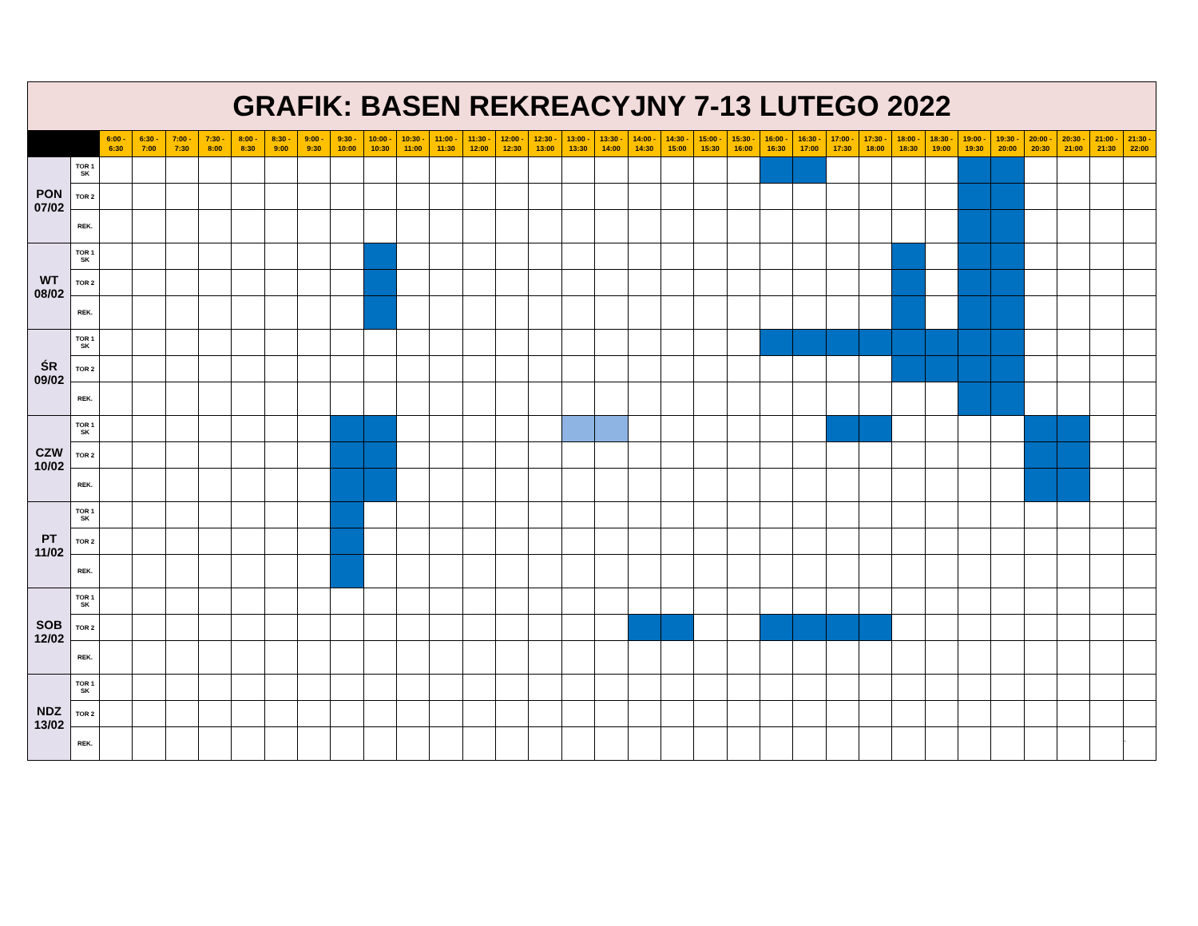| GRAFIK: BASEN REKREACYJNY 7-13 LUTEGO 2022 | | | | | | | | | | | | | | | | | | | | | | | | | | | | | | | | | |
| | | 6:00 - 6:30 | 6:30 - 7:00 | 7:00 - 7:30 | 7:30 - 8:00 | 8:00 - 8:30 | 8:30 - 9:00 | 9:00 - 9:30 | 9:30 - 10:00 | 10:00 - 10:30 | 10:30 - 11:00 | 11:00 - 11:30 | 11:30 - 12:00 | 12:00 - 12:30 | 12:30 - 13:00 | 13:00 - 13:30 | 13:30 - 14:00 | 14:00 - 14:30 | 14:30 - 15:00 | 15:00 - 15:30 | 15:30 - 16:00 | 16:00 - 16:30 | 16:30 - 17:00 | 17:00 - 17:30 | 17:30 - 18:00 | 18:00 - 18:30 | 18:30 - 19:00 | 19:00 - 19:30 | 19:30 - 20:00 | 20:00 - 20:30 | 20:30 - 21:00 | 21:00 - 21:30 | 21:30 - 22:00 |
| PON 07/02 | TOR 1 SK | | | | | | | | | | | | | | | | | | | | | | | | | | | | | | | | |
| | TOR 2 | | | | | | | | | | | | | | | | | | | | | | | | | | | | | | | | |
| | REK. | | | | | | | | | | | | | | | | | | | | | | | | | | | | | | | | |
| WT 08/02 | TOR 1 SK | | | | | | | | | | | | | | | | | | | | | | | | | | | | | | | | |
| | TOR 2 | | | | | | | | | | | | | | | | | | | | | | | | | | | | | | | | |
| | REK. | | | | | | | | | | | | | | | | | | | | | | | | | | | | | | | | |
| ŚR 09/02 | TOR 1 SK | | | | | | | | | | | | | | | | | | | | | | | | | | | | | | | | |
| | TOR 2 | | | | | | | | | | | | | | | | | | | | | | | | | | | | | | | | |
| | REK. | | | | | | | | | | | | | | | | | | | | | | | | | | | | | | | | |
| CZW 10/02 | TOR 1 SK | | | | | | | | | | | | | | | | | | | | | | | | | | | | | | | | |
| | TOR 2 | | | | | | | | | | | | | | | | | | | | | | | | | | | | | | | | |
| | REK. | | | | | | | | | | | | | | | | | | | | | | | | | | | | | | | | |
| PT 11/02 | TOR 1 SK | | | | | | | | | | | | | | | | | | | | | | | | | | | | | | | | |
| | TOR 2 | | | | | | | | | | | | | | | | | | | | | | | | | | | | | | | | |
| | REK. | | | | | | | | | | | | | | | | | | | | | | | | | | | | | | | | |
| SOB 12/02 | TOR 1 SK | | | | | | | | | | | | | | | | | | | | | | | | | | | | | | | | |
| | TOR 2 | | | | | | | | | | | | | | | | | | | | | | | | | | | | | | | | |
| | REK. | | | | | | | | | | | | | | | | | | | | | | | | | | | | | | | | |
| NDZ 13/02 | TOR 1 SK | | | | | | | | | | | | | | | | | | | | | | | | | | | | | | | | |
| | TOR 2 | | | | | | | | | | | | | | | | | | | | | | | | | | | | | | | | |
| | REK. | | | | | | | | | | | | | | | | | | | | | | | | | | | | | | | | ` |